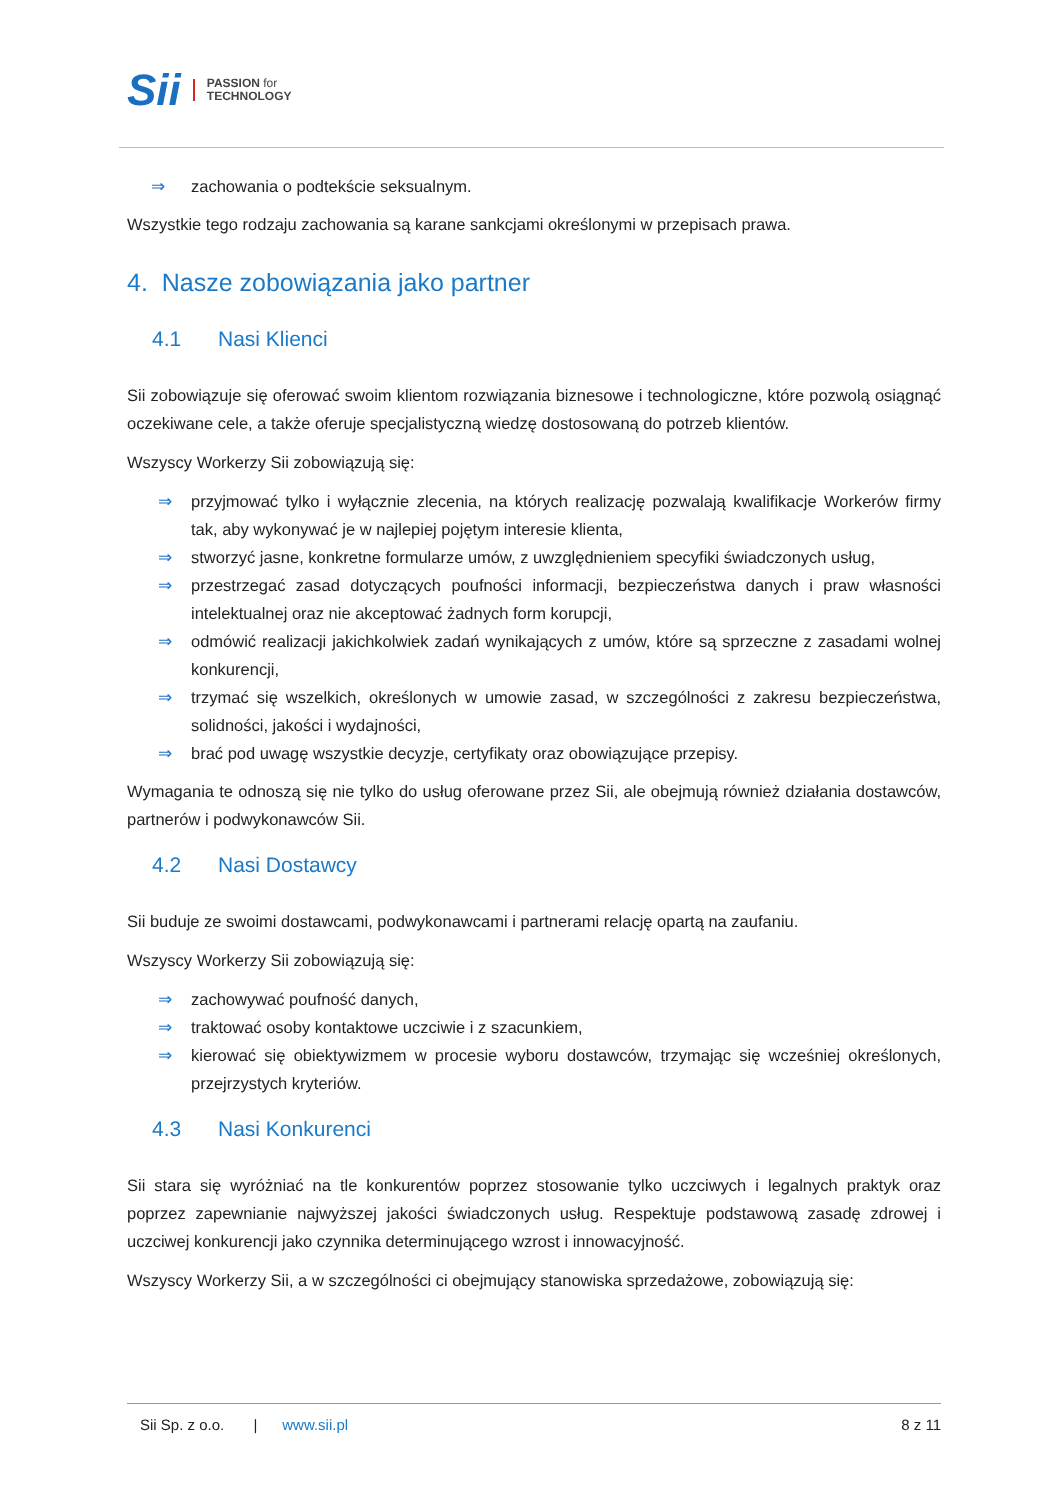Sii PASSION for
TECHNOLOGY
⇒ zachowania o podtekście seksualnym.
Wszystkie tego rodzaju zachowania są karane sankcjami określonymi w przepisach prawa.
4. Nasze zobowiązania jako partner
4.1 Nasi Klienci
Sii zobowiązuje się oferować swoim klientom rozwiązania biznesowe i technologiczne, które pozwolą osiągnąć oczekiwane cele, a także oferuje specjalistyczną wiedzę dostosowaną do potrzeb klientów.
Wszyscy Workerzy Sii zobowiązują się:
⇒ przyjmować tylko i wyłącznie zlecenia, na których realizację pozwalają kwalifikacje Workerów firmy tak, aby wykonywać je w najlepiej pojętym interesie klienta,
⇒ stworzyć jasne, konkretne formularze umów, z uwzględnieniem specyfiki świadczonych usług,
⇒ przestrzegać zasad dotyczących poufności informacji, bezpieczeństwa danych i praw własności intelektualnej oraz nie akceptować żadnych form korupcji,
⇒ odmówić realizacji jakichkolwiek zadań wynikających z umów, które są sprzeczne z zasadami wolnej konkurencji,
⇒ trzymać się wszelkich, określonych w umowie zasad, w szczególności z zakresu bezpieczeństwa, solidności, jakości i wydajności,
⇒ brać pod uwagę wszystkie decyzje, certyfikaty oraz obowiązujące przepisy.
Wymagania te odnoszą się nie tylko do usług oferowane przez Sii, ale obejmują również działania dostawców, partnerów i podwykonawców Sii.
4.2 Nasi Dostawcy
Sii buduje ze swoimi dostawcami, podwykonawcami i partnerami relację opartą na zaufaniu.
Wszyscy Workerzy Sii zobowiązują się:
⇒ zachowywać poufność danych,
⇒ traktować osoby kontaktowe uczciwie i z szacunkiem,
⇒ kierować się obiektywizmem w procesie wyboru dostawców, trzymając się wcześniej określonych, przejrzystych kryteriów.
4.3 Nasi Konkurenci
Sii stara się wyróżniać na tle konkurentów poprzez stosowanie tylko uczciwych i legalnych praktyk oraz poprzez zapewnianie najwyższej jakości świadczonych usług. Respektuje podstawową zasadę zdrowej i uczciwej konkurencji jako czynnika determinującego wzrost i innowacyjność.
Wszyscy Workerzy Sii, a w szczególności ci obejmujący stanowiska sprzedażowe, zobowiązują się:
Sii Sp. z o.o. | www.sii.pl 8 z 11